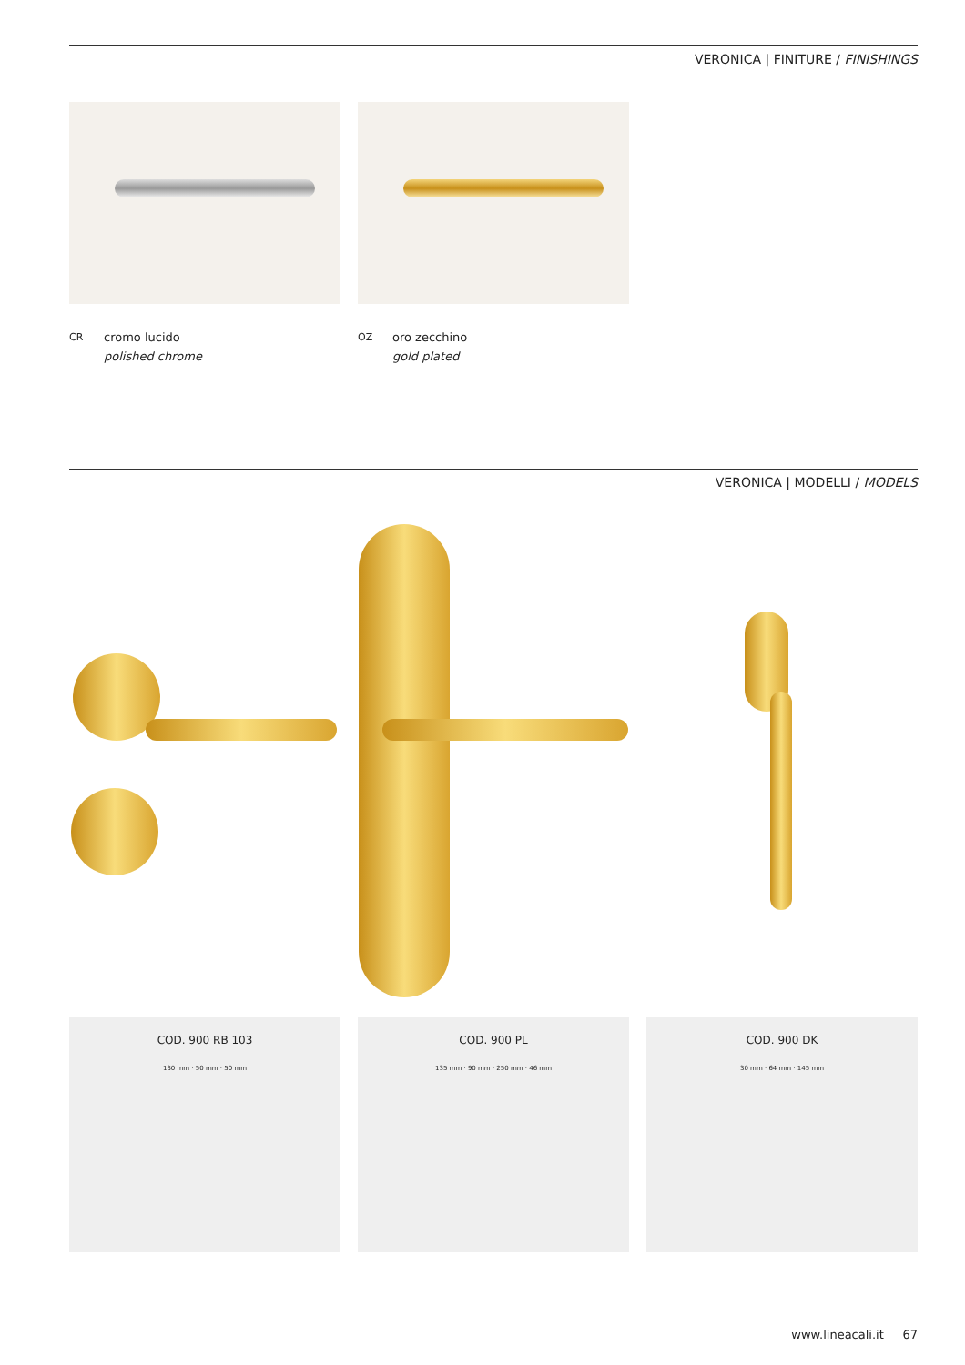VERONICA | FINITURE / FINISHINGS
CR cromo lucido
polished chrome
OZ oro zecchino
gold plated
VERONICA | MODELLI / MODELS
COD. 900 RB 103
130 mm · 50 mm · 50 mm
COD. 900 PL
135 mm · 90 mm · 250 mm · 46 mm
COD. 900 DK
30 mm · 64 mm · 145 mm
www.lineacali.it 67